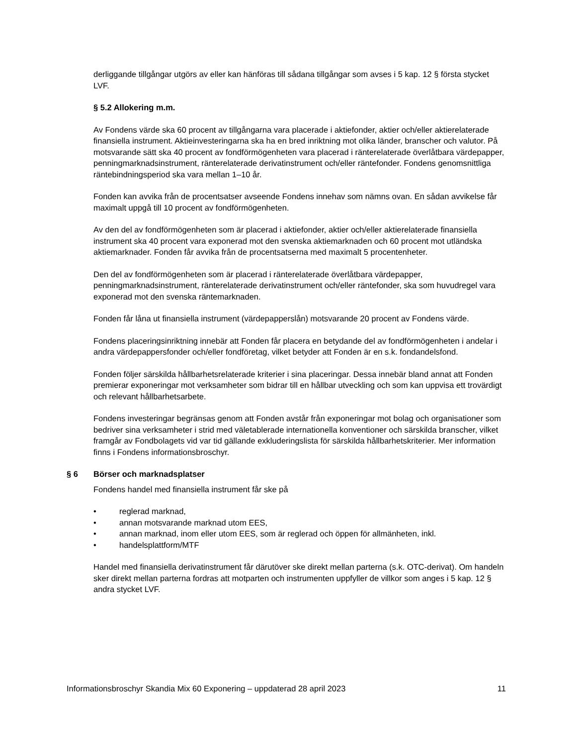derliggande tillgångar utgörs av eller kan hänföras till sådana tillgångar som avses i 5 kap. 12 § första stycket LVF.
§ 5.2 Allokering m.m.
Av Fondens värde ska 60 procent av tillgångarna vara placerade i aktiefonder, aktier och/eller aktierelaterade finansiella instrument. Aktieinvesteringarna ska ha en bred inriktning mot olika länder, branscher och valutor. På motsvarande sätt ska 40 procent av fondförmögenheten vara placerad i ränterelaterade överlåtbara värdepapper, penningmarknadsinstrument, ränterelaterade derivatinstrument och/eller räntefonder. Fondens genomsnittliga räntebindningsperiod ska vara mellan 1–10 år.
Fonden kan avvika från de procentsatser avseende Fondens innehav som nämns ovan. En sådan avvikelse får maximalt uppgå till 10 procent av fondförmögenheten.
Av den del av fondförmögenheten som är placerad i aktiefonder, aktier och/eller aktierelaterade finansiella instrument ska 40 procent vara exponerad mot den svenska aktiemarknaden och 60 procent mot utländska aktiemarknader. Fonden får avvika från de procentsatserna med maximalt 5 procentenheter.
Den del av fondförmögenheten som är placerad i ränterelaterade överlåtbara värdepapper, penningmarknadsinstrument, ränterelaterade derivatinstrument och/eller räntefonder, ska som huvudregel vara exponerad mot den svenska räntemarknaden.
Fonden får låna ut finansiella instrument (värdepapperslån) motsvarande 20 procent av Fondens värde.
Fondens placeringsinriktning innebär att Fonden får placera en betydande del av fondförmögenheten i andelar i andra värdepappersfonder och/eller fondföretag, vilket betyder att Fonden är en s.k. fondandelsfond.
Fonden följer särskilda hållbarhetsrelaterade kriterier i sina placeringar. Dessa innebär bland annat att Fonden premierar exponeringar mot verksamheter som bidrar till en hållbar utveckling och som kan uppvisa ett trovärdigt och relevant hållbarhetsarbete.
Fondens investeringar begränsas genom att Fonden avstår från exponeringar mot bolag och organisationer som bedriver sina verksamheter i strid med väletablerade internationella konventioner och särskilda branscher, vilket framgår av Fondbolagets vid var tid gällande exkluderingslista för särskilda hållbarhetskriterier. Mer information finns i Fondens informationsbroschyr.
§ 6 Börser och marknadsplatser
Fondens handel med finansiella instrument får ske på
• reglerad marknad,
• annan motsvarande marknad utom EES,
• annan marknad, inom eller utom EES, som är reglerad och öppen för allmänheten, inkl.
• handelsplattform/MTF
Handel med finansiella derivatinstrument får därutöver ske direkt mellan parterna (s.k. OTC-derivat). Om handeln sker direkt mellan parterna fordras att motparten och instrumenten uppfyller de villkor som anges i 5 kap. 12 § andra stycket LVF.
Informationsbroschyr Skandia Mix 60 Exponering – uppdaterad 28 april 2023 11